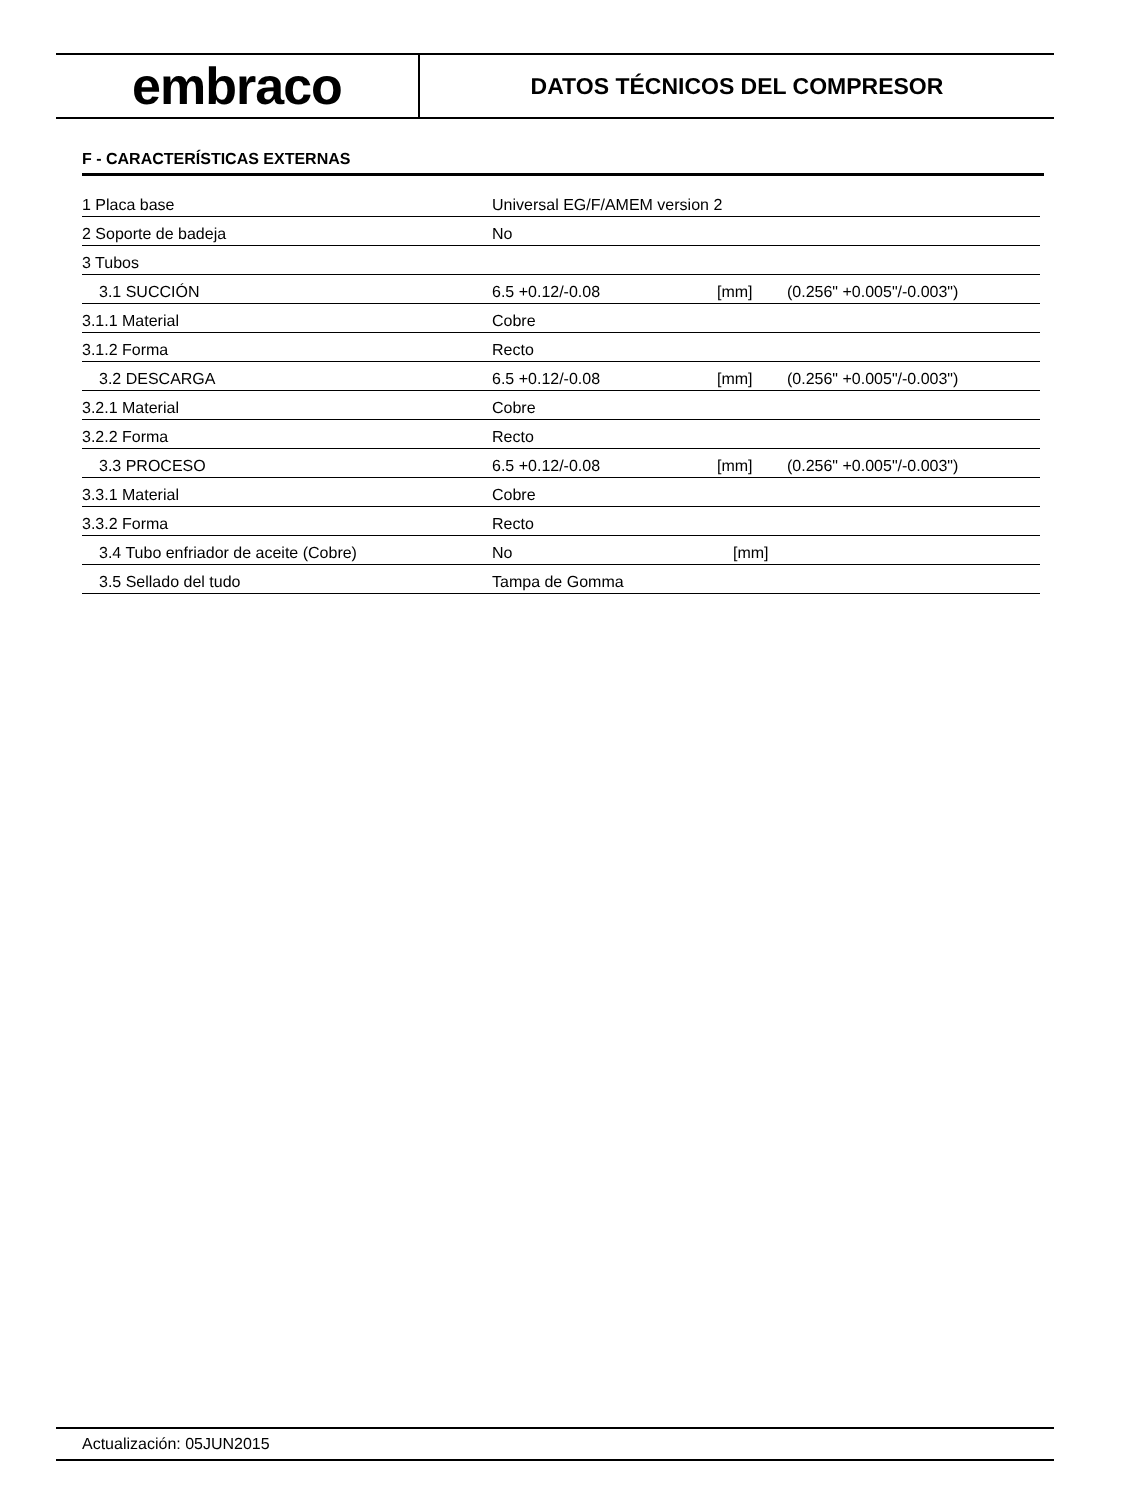embraco
DATOS TÉCNICOS DEL COMPRESOR
F - CARACTERÍSTICAS EXTERNAS
| 1 Placa base | Universal EG/F/AMEM version 2 | | |
| 2 Soporte de badeja | No | | |
| 3 Tubos | | | |
| 3.1 SUCCIÓN | 6.5 +0.12/-0.08 | [mm] | (0.256" +0.005"/-0.003") |
| 3.1.1 Material | Cobre | | |
| 3.1.2 Forma | Recto | | |
| 3.2 DESCARGA | 6.5 +0.12/-0.08 | [mm] | (0.256" +0.005"/-0.003") |
| 3.2.1 Material | Cobre | | |
| 3.2.2 Forma | Recto | | |
| 3.3 PROCESO | 6.5 +0.12/-0.08 | [mm] | (0.256" +0.005"/-0.003") |
| 3.3.1 Material | Cobre | | |
| 3.3.2 Forma | Recto | | |
| 3.4 Tubo enfriador de aceite (Cobre) | No | [mm] | |
| 3.5 Sellado del tudo | Tampa de Gomma | | |
Actualización: 05JUN2015